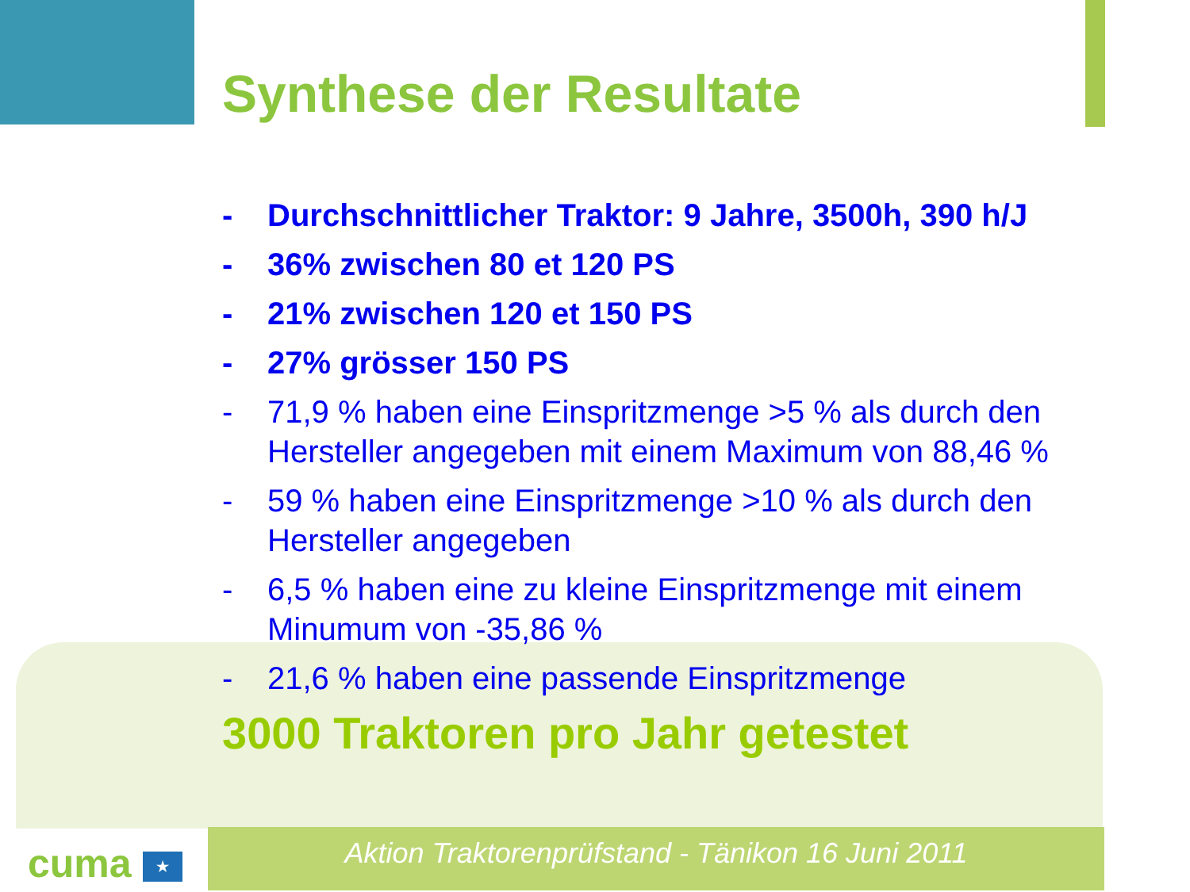Synthese der Resultate
- Durchschnittlicher Traktor: 9 Jahre, 3500h, 390 h/J
- 36% zwischen 80 et 120 PS
- 21% zwischen 120 et 150 PS
- 27% grösser 150 PS
- 71,9 % haben eine Einspritzmenge >5 % als durch den Hersteller angegeben mit einem Maximum von 88,46 %
- 59 % haben eine Einspritzmenge >10 % als durch den Hersteller angegeben
- 6,5 % haben eine zu kleine Einspritzmenge mit einem Minumum von -35,86 %
- 21,6 % haben eine passende Einspritzmenge
3000 Traktoren pro Jahr getestet
cuma ★ Aktion Traktorenprüfstand - Tänikon 16 Juni 2011